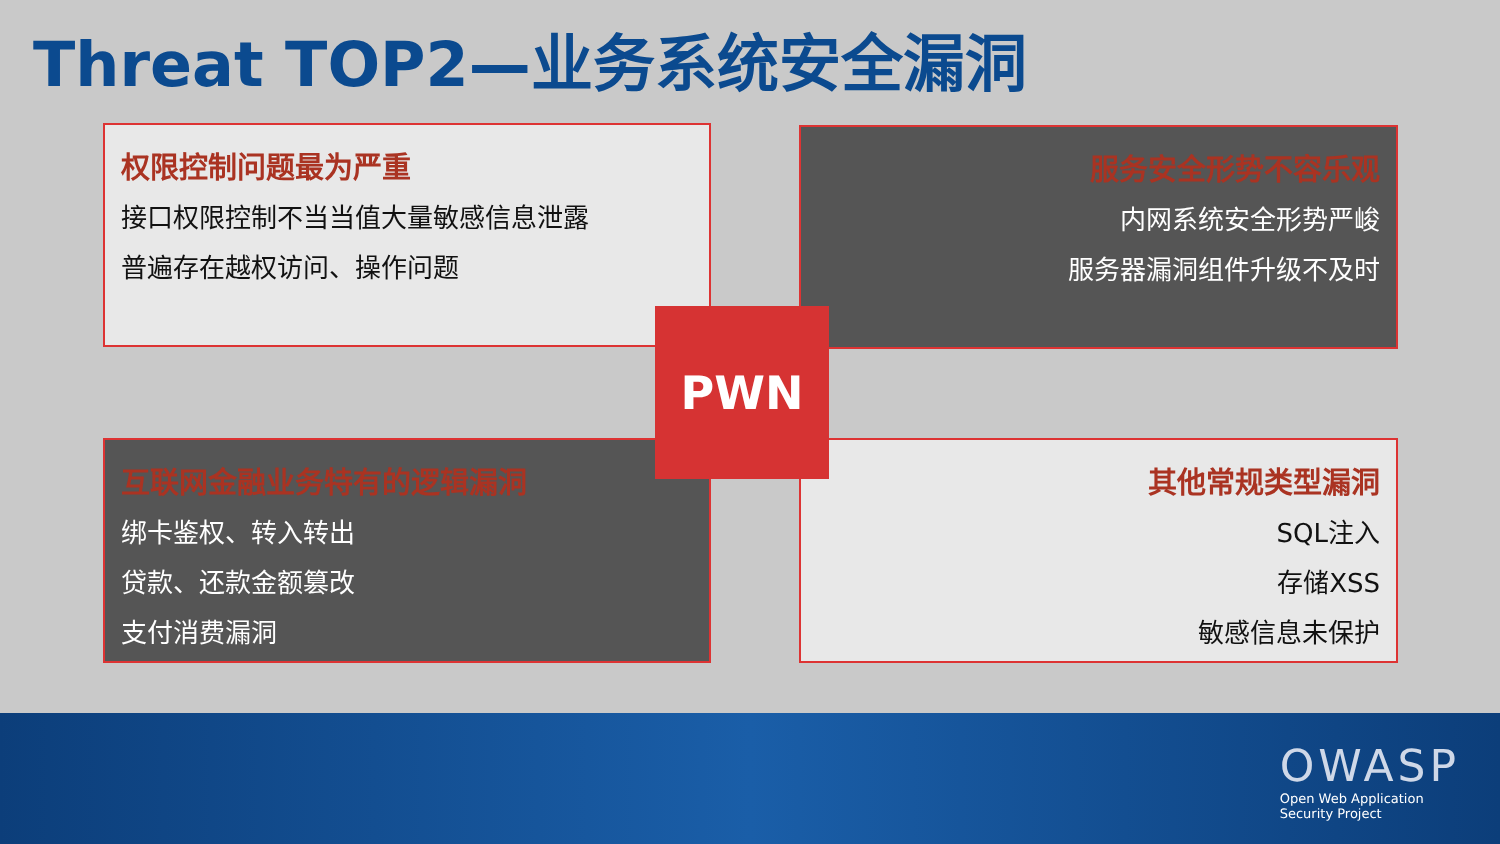Threat TOP2—业务系统安全漏洞
权限控制问题最为严重
接口权限控制不当当值大量敏感信息泄露
普遍存在越权访问、操作问题
服务安全形势不容乐观
内网系统安全形势严峻
服务器漏洞组件升级不及时
互联网金融业务特有的逻辑漏洞
绑卡鉴权、转入转出
贷款、还款金额篡改
支付消费漏洞
其他常规类型漏洞
SQL注入
存储XSS
敏感信息未保护
PWN
OWASP
Open Web Application
Security Project